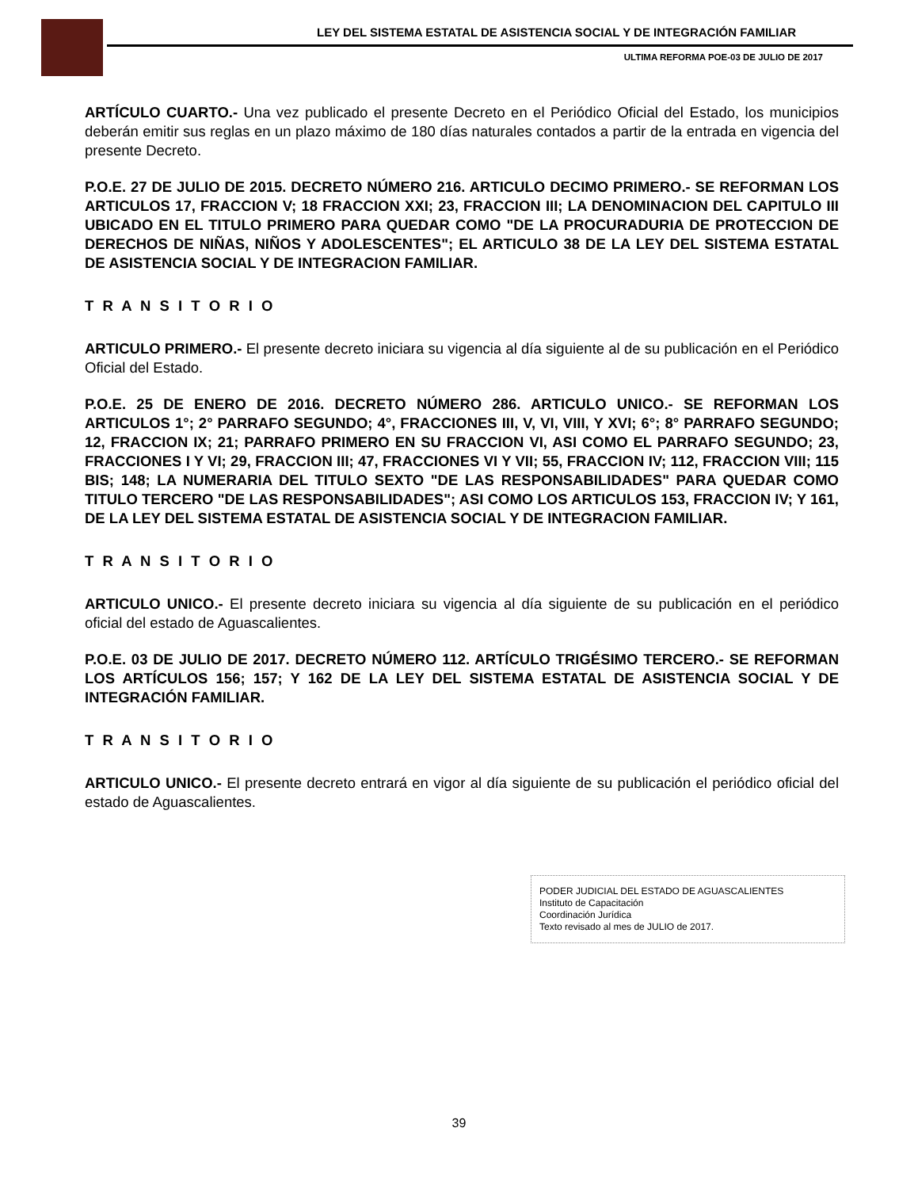LEY DEL SISTEMA ESTATAL DE ASISTENCIA SOCIAL Y DE INTEGRACIÓN FAMILIAR
ULTIMA REFORMA POE-03 DE JULIO DE 2017
ARTÍCULO CUARTO.- Una vez publicado el presente Decreto en el Periódico Oficial del Estado, los municipios deberán emitir sus reglas en un plazo máximo de 180 días naturales contados a partir de la entrada en vigencia del presente Decreto.
P.O.E. 27 DE JULIO DE 2015. DECRETO NÚMERO 216. ARTICULO DECIMO PRIMERO.- SE REFORMAN LOS ARTICULOS 17, FRACCION V; 18 FRACCION XXI; 23, FRACCION III; LA DENOMINACION DEL CAPITULO III UBICADO EN EL TITULO PRIMERO PARA QUEDAR COMO "DE LA PROCURADURIA DE PROTECCION DE DERECHOS DE NIÑAS, NIÑOS Y ADOLESCENTES"; EL ARTICULO 38 DE LA LEY DEL SISTEMA ESTATAL DE ASISTENCIA SOCIAL Y DE INTEGRACION FAMILIAR.
T R A N S I T O R I O
ARTICULO PRIMERO.- El presente decreto iniciara su vigencia al día siguiente al de su publicación en el Periódico Oficial del Estado.
P.O.E. 25 DE ENERO DE 2016. DECRETO NÚMERO 286. ARTICULO UNICO.- SE REFORMAN LOS ARTICULOS 1°; 2° PARRAFO SEGUNDO; 4°, FRACCIONES III, V, VI, VIII, Y XVI; 6°; 8° PARRAFO SEGUNDO; 12, FRACCION IX; 21; PARRAFO PRIMERO EN SU FRACCION VI, ASI COMO EL PARRAFO SEGUNDO; 23, FRACCIONES I Y VI; 29, FRACCION III; 47, FRACCIONES VI Y VII; 55, FRACCION IV; 112, FRACCION VIII; 115 BIS; 148; LA NUMERARIA DEL TITULO SEXTO "DE LAS RESPONSABILIDADES" PARA QUEDAR COMO TITULO TERCERO "DE LAS RESPONSABILIDADES"; ASI COMO LOS ARTICULOS 153, FRACCION IV; Y 161, DE LA LEY DEL SISTEMA ESTATAL DE ASISTENCIA SOCIAL Y DE INTEGRACION FAMILIAR.
T R A N S I T O R I O
ARTICULO UNICO.- El presente decreto iniciara su vigencia al día siguiente de su publicación en el periódico oficial del estado de Aguascalientes.
P.O.E. 03 DE JULIO DE 2017. DECRETO NÚMERO 112. ARTÍCULO TRIGÉSIMO TERCERO.- SE REFORMAN LOS ARTÍCULOS 156; 157; Y 162 DE LA LEY DEL SISTEMA ESTATAL DE ASISTENCIA SOCIAL Y DE INTEGRACIÓN FAMILIAR.
T R A N S I T O R I O
ARTICULO UNICO.- El presente decreto entrará en vigor al día siguiente de su publicación el periódico oficial del estado de Aguascalientes.
PODER JUDICIAL DEL ESTADO DE AGUASCALIENTES
Instituto de Capacitación
Coordinación Jurídica
Texto revisado al mes de JULIO de 2017.
39